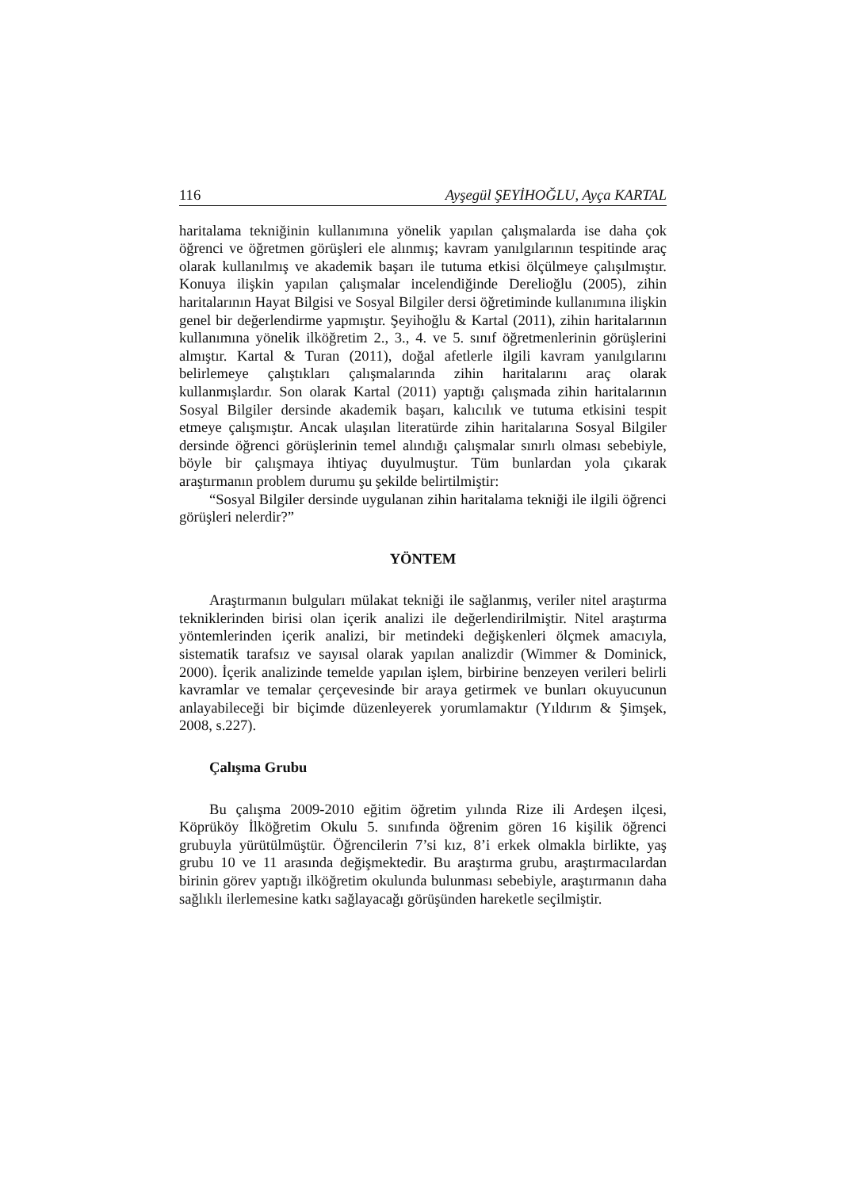116 Ayşegül ŞEYİHOĞLU, Ayça KARTAL
haritalama tekniğinin kullanımına yönelik yapılan çalışmalarda ise daha çok öğrenci ve öğretmen görüşleri ele alınmış; kavram yanılgılarının tespitinde araç olarak kullanılmış ve akademik başarı ile tutuma etkisi ölçülmeye çalışılmıştır. Konuya ilişkin yapılan çalışmalar incelendiğinde Derelioğlu (2005), zihin haritalarının Hayat Bilgisi ve Sosyal Bilgiler dersi öğretiminde kullanımına ilişkin genel bir değerlendirme yapmıştır. Şeyihoğlu & Kartal (2011), zihin haritalarının kullanımına yönelik ilköğretim 2., 3., 4. ve 5. sınıf öğretmenlerinin görüşlerini almıştır. Kartal & Turan (2011), doğal afetlerle ilgili kavram yanılgılarını belirlemeye çalıştıkları çalışmalarında zihin haritalarını araç olarak kullanmışlardır. Son olarak Kartal (2011) yaptığı çalışmada zihin haritalarının Sosyal Bilgiler dersinde akademik başarı, kalıcılık ve tutuma etkisini tespit etmeye çalışmıştır. Ancak ulaşılan literatürde zihin haritalarına Sosyal Bilgiler dersinde öğrenci görüşlerinin temel alındığı çalışmalar sınırlı olması sebebiyle, böyle bir çalışmaya ihtiyaç duyulmuştur. Tüm bunlardan yola çıkarak araştırmanın problem durumu şu şekilde belirtilmiştir:
“Sosyal Bilgiler dersinde uygulanan zihin haritalama tekniği ile ilgili öğrenci görüşleri nelerdir?”
YÖNTEM
Araştırmanın bulguları mülakat tekniği ile sağlanmış, veriler nitel araştırma tekniklerinden birisi olan içerik analizi ile değerlendirilmiştir. Nitel araştırma yöntemlerinden içerik analizi, bir metindeki değişkenleri ölçmek amacıyla, sistematik tarafsız ve sayısal olarak yapılan analizdir (Wimmer & Dominick, 2000). İçerik analizinde temelde yapılan işlem, birbirine benzeyen verileri belirli kavramlar ve temalar çerçevesinde bir araya getirmek ve bunları okuyucunun anlayabileceği bir biçimde düzenleyerek yorumlamaktır (Yıldırım & Şimşek, 2008, s.227).
Çalışma Grubu
Bu çalışma 2009-2010 eğitim öğretim yılında Rize ili Ardeşen ilçesi, Köprüköy İlköğretim Okulu 5. sınıfında öğrenim gören 16 kişilik öğrenci grubuyla yürütülmüştür. Öğrencilerin 7’si kız, 8’i erkek olmakla birlikte, yaş grubu 10 ve 11 arasında değişmektedir. Bu araştırma grubu, araştırmacılardan birinin görev yaptığı ilköğretim okulunda bulunması sebebiyle, araştırmanın daha sağlıklı ilerlemesine katkı sağlayacağı görüşünden hareketle seçilmiştir.